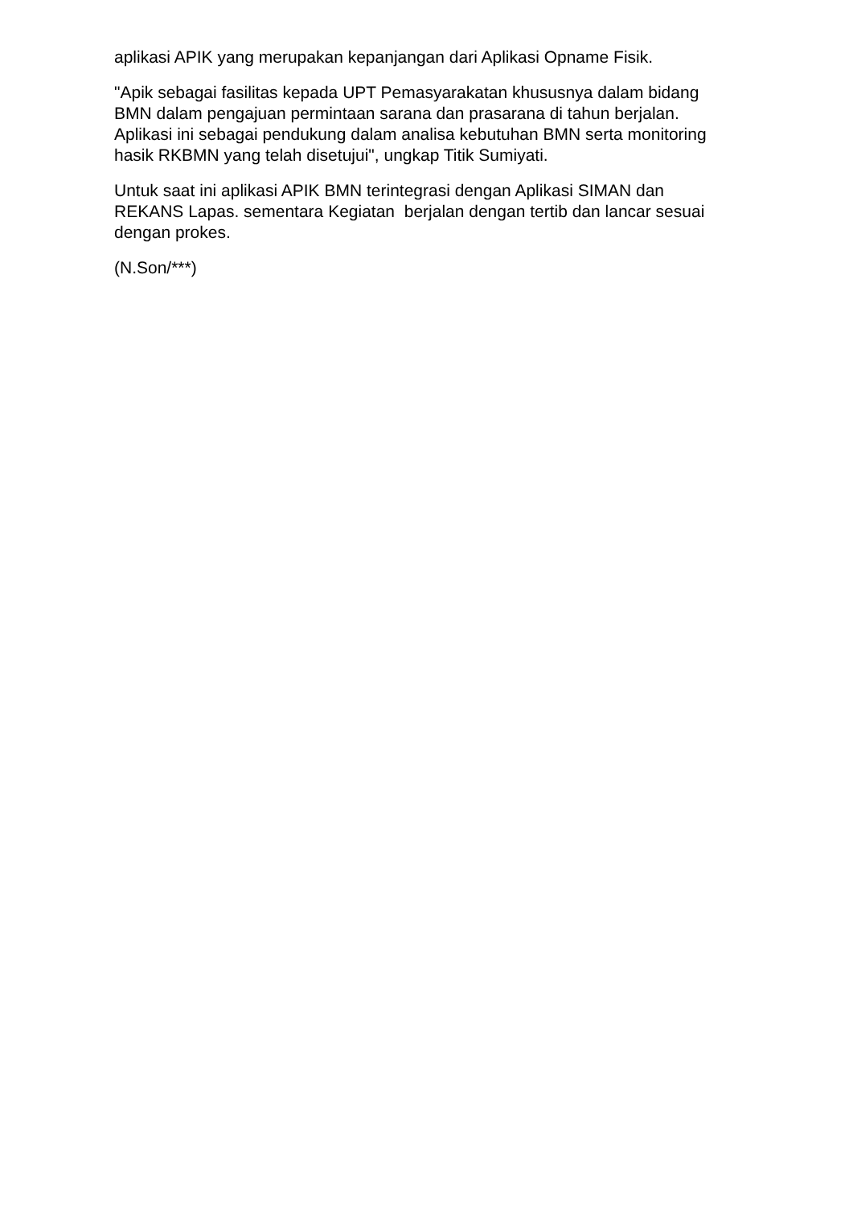aplikasi APIK yang merupakan kepanjangan dari Aplikasi Opname Fisik.
"Apik sebagai fasilitas kepada UPT Pemasyarakatan khususnya dalam bidang BMN dalam pengajuan permintaan sarana dan prasarana di tahun berjalan. Aplikasi ini sebagai pendukung dalam analisa kebutuhan BMN serta monitoring hasik RKBMN yang telah disetujui", ungkap Titik Sumiyati.
Untuk saat ini aplikasi APIK BMN terintegrasi dengan Aplikasi SIMAN dan REKANS Lapas. sementara Kegiatan berjalan dengan tertib dan lancar sesuai dengan prokes.
(N.Son/***)